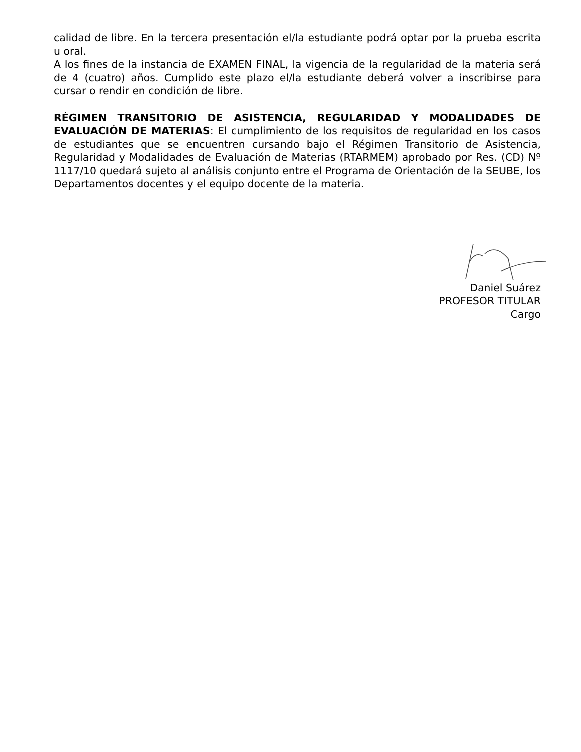calidad de libre. En la tercera presentación el/la estudiante podrá optar por la prueba escrita u oral.
A los fines de la instancia de EXAMEN FINAL, la vigencia de la regularidad de la materia será de 4 (cuatro) años. Cumplido este plazo el/la estudiante deberá volver a inscribirse para cursar o rendir en condición de libre.
RÉGIMEN TRANSITORIO DE ASISTENCIA, REGULARIDAD Y MODALIDADES DE EVALUACIÓN DE MATERIAS: El cumplimiento de los requisitos de regularidad en los casos de estudiantes que se encuentren cursando bajo el Régimen Transitorio de Asistencia, Regularidad y Modalidades de Evaluación de Materias (RTARMEM) aprobado por Res. (CD) Nº 1117/10 quedará sujeto al análisis conjunto entre el Programa de Orientación de la SEUBE, los Departamentos docentes y el equipo docente de la materia.
Daniel Suárez
PROFESOR TITULAR
Cargo